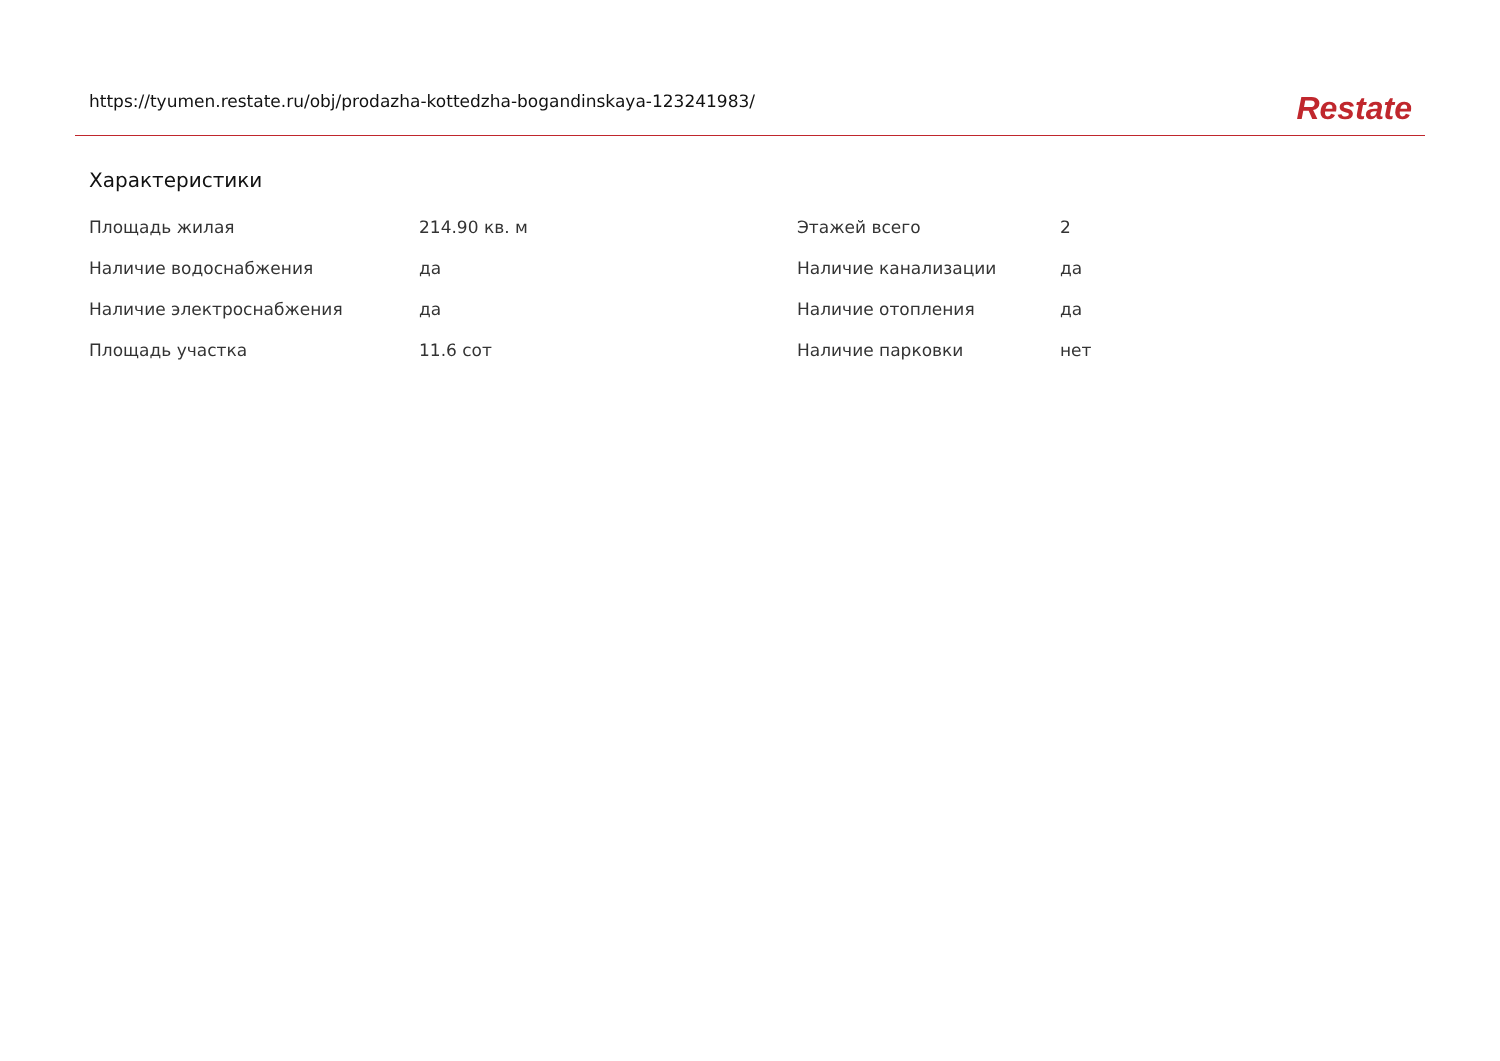https://tyumen.restate.ru/obj/prodazha-kottedzha-bogandinskaya-123241983/
Restate
Характеристики
| Площадь жилая | 214.90 кв. м | Этажей всего | 2 |
| Наличие водоснабжения | да | Наличие канализации | да |
| Наличие электроснабжения | да | Наличие отопления | да |
| Площадь участка | 11.6 сот | Наличие парковки | нет |